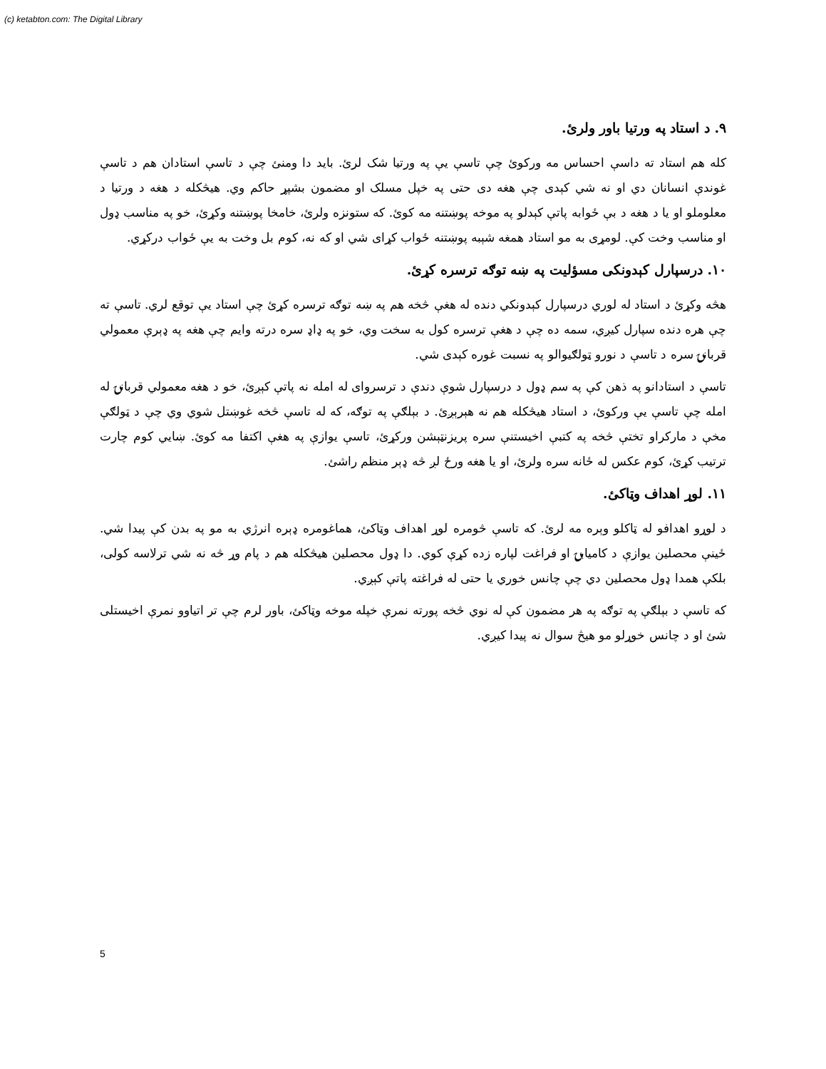(c) ketabton.com: The Digital Library
۹. د استاد په ورتیا باور ولرئ.
کله هم استاد ته داسې احساس مه ورکوئ چې تاسې یې په ورتیا شک لرئ. باید دا ومنئ چې د تاسې استادان هم د تاسې غوندې انسانان دي او نه شي کېدی چې هغه دی حتی په خپل مسلک او مضمون بشپړ حاکم وي. هیڅکله د هغه د ورتیا د معلوملو او یا د هغه د بې ځوابه پاتې کېدلو په موخه پوښتنه مه کوئ. که ستونزه ولرئ، خامخا پوښتنه وکړئ، خو په مناسب ډول او مناسب وخت کې. لومړی به مو استاد همغه شېبه پوښتنه ځواب کړای شي او که نه، کوم بل وخت به یې ځواب درکړي.
۱۰. درسپارل کېدونکی مسؤلیت په ښه توګه ترسره کړئ.
هڅه وکړئ د استاد له لوري درسپارل کېدونکي دنده له هغې څخه هم په ښه توګه ترسره کړئ چې استاد یې توقع لري. تاسې ته چې هره دنده سپارل کیږي، سمه ده چې د هغې ترسره کول به سخت وي، خو په ډاډ سره درته وایم چې هغه په ډېرې معمولي قربانۍ سره د تاسې د نورو ټولګیوالو په نسبت غوره کېدی شي.
تاسې د استادانو په ذهن کې په سم ډول د درسپارل شوې دندې د ترسروای له امله نه پاتې کېږئ، خو د هغه معمولي قربانۍ له امله چې تاسې یې ورکوئ، د استاد هیڅکله هم نه هېرېږئ. د بېلګې په توګه، که له تاسې څخه غوښتل شوي وي چې د ټولګې مخې د مارکراو تختې څخه په کتبې اخیستنې سره پریزنټېشن ورکړئ، تاسې یوازې په هغې اکتفا مه کوئ. ښایي کوم چارت ترتیب کړئ، کوم عکس له ځانه سره ولرئ، او یا هغه ورځ لږ څه ډېر منظم راشئ.
۱۱. لوړ اهداف وټاکئ.
د لوړو اهدافو له ټاکلو وېره مه لرئ. که تاسې څومره لوړ اهداف وټاکئ، هماغومره ډېره انرژي به مو په بدن کې پیدا شي. ځینې محصلین یوازې د کامیابۍ او فراغت لپاره زده کړې کوي. دا ډول محصلین هیڅکله هم د پام وړ څه نه شي ترلاسه کولی، بلکې همدا ډول محصلین دي چې چانس خوري یا حتی له فراغته پاتې کېږي.
که تاسې د بېلګې په توګه په هر مضمون کې له نوي څخه پورته نمرې خپله موخه وټاکئ، باور لرم چې تر اتیاوو نمرې اخیستلی شئ او د چانس خوړلو مو هیڅ سوال نه پیدا کیږي.
5